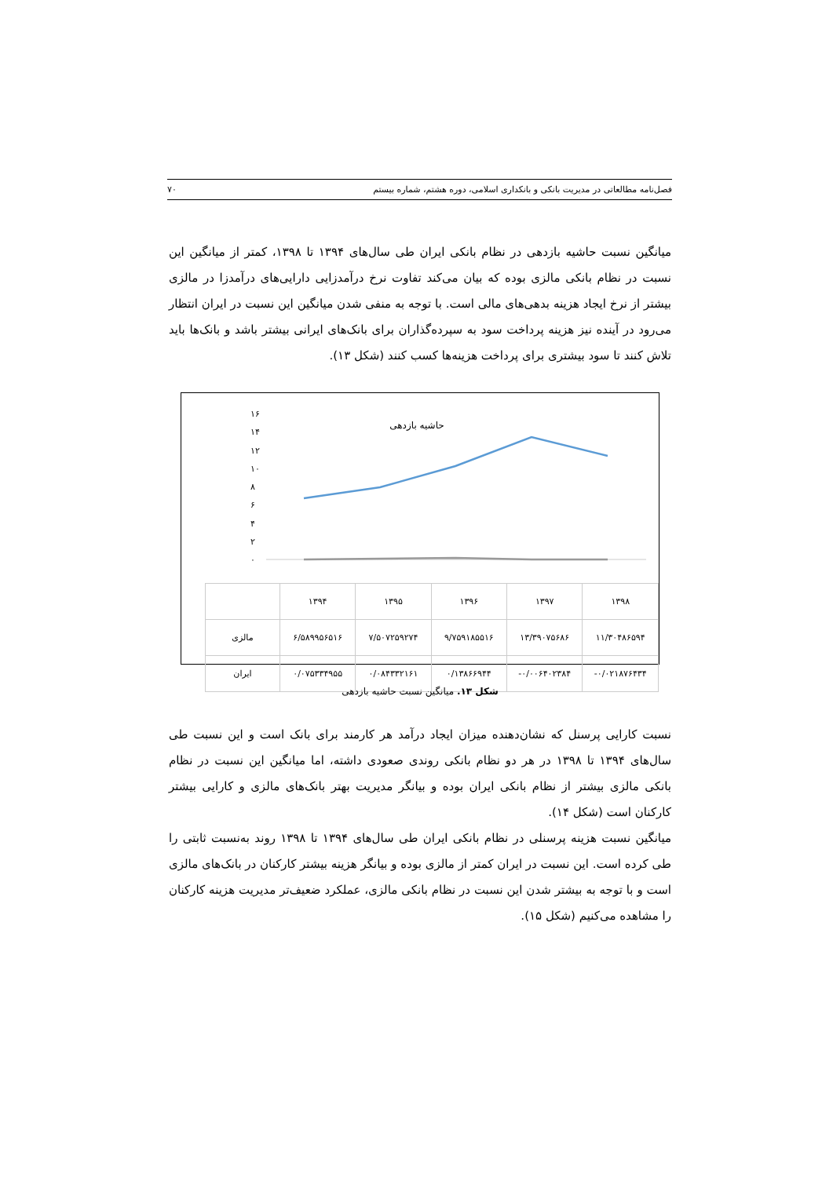فصل‌نامه مطالعاتی در مدیریت بانکی و بانکداری اسلامی، دوره هشتم، شماره بیستم ۷۰
میانگین نسبت حاشیه بازدهی در نظام بانکی ایران طی سال‌های ۱۳۹۴ تا ۱۳۹۸، کمتر از میانگین این نسبت در نظام بانکی مالزی بوده که بیان می‌کند تفاوت نرخ درآمدزایی دارایی‌های درآمدزا در مالزی بیشتر از نرخ ایجاد هزینه بدهی‌های مالی است. با توجه به منفی شدن میانگین این نسبت در ایران انتظار می‌رود در آینده نیز هزینه پرداخت سود به سپرده‌گذاران برای بانک‌های ایرانی بیشتر باشد و بانک‌ها باید تلاش کنند تا سود بیشتری برای پرداخت هزینه‌ها کسب کنند (شکل ۱۳).
حاشیه بازدهی
۱۶
۱۴
۱۲
۱۰
۸
۶
۴
۲
۰
| | ۱۳۹۴ | ۱۳۹۵ | ۱۳۹۶ | ۱۳۹۷ | ۱۳۹۸ |
| مالزی | ۶/۵۸۹۹۵۶۵۱۶ | ۷/۵۰۷۲۵۹۲۷۴ | ۹/۷۵۹۱۸۵۵۱۶ | ۱۳/۳۹۰۷۵۶۸۶ | ۱۱/۳۰۴۸۶۵۹۴ |
| ایران | ۰/۰۷۵۳۳۴۹۵۵ | ۰/۰۸۴۳۳۲۱۶۱ | ۰/۱۳۸۶۶۹۴۴ | -۰/۰۰۶۴۰۲۳۸۴ | -۰/۰۲۱۸۷۶۴۳۴ |
شکل ۱۳. میانگین نسبت حاشیه بازدهی
نسبت کارایی پرسنل که نشان‌دهنده میزان ایجاد درآمد هر کارمند برای بانک است و این نسبت طی سال‌های ۱۳۹۴ تا ۱۳۹۸ در هر دو نظام بانکی روندی صعودی داشته، اما میانگین این نسبت در نظام بانکی مالزی بیشتر از نظام بانکی ایران بوده و بیانگر مدیریت بهتر بانک‌های مالزی و کارایی بیشتر کارکنان است (شکل ۱۴).
میانگین نسبت هزینه پرسنلی در نظام بانکی ایران طی سال‌های ۱۳۹۴ تا ۱۳۹۸ روند به‌نسبت ثابتی را طی کرده است. این نسبت در ایران کمتر از مالزی بوده و بیانگر هزینه بیشتر کارکنان در بانک‌های مالزی است و با توجه به بیشتر شدن این نسبت در نظام بانکی مالزی، عملکرد ضعیف‌تر مدیریت هزینه کارکنان را مشاهده می‌کنیم (شکل ۱۵).